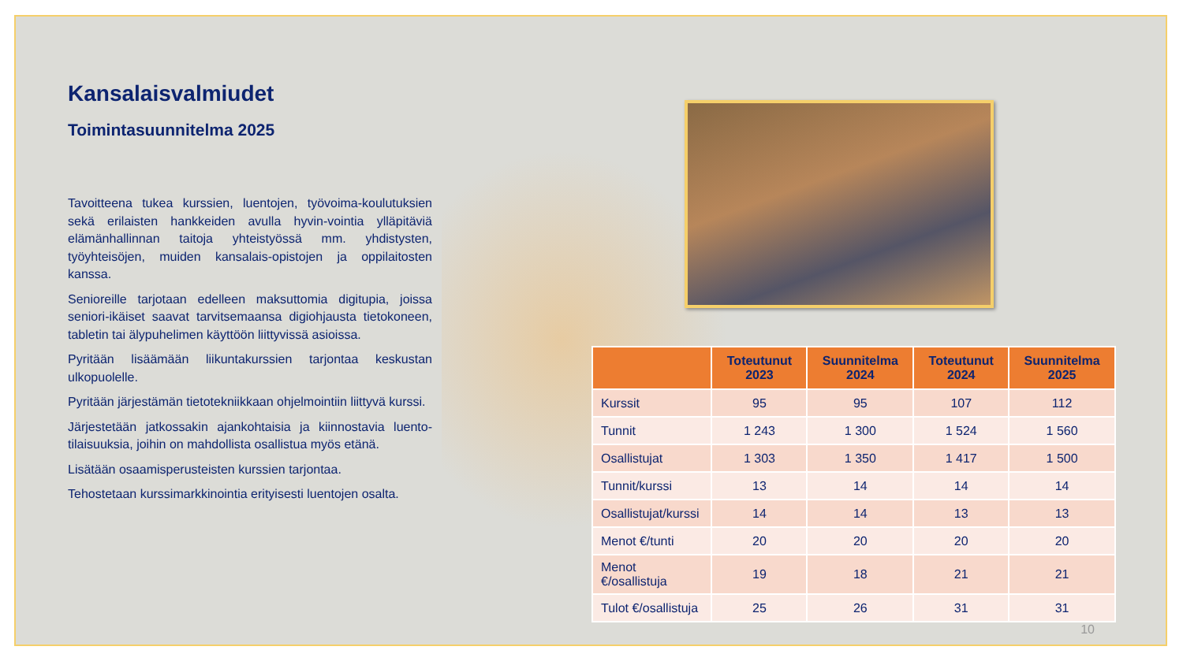Kansalaisvalmiudet
Toimintasuunnitelma 2025
Tavoitteena tukea kurssien, luentojen, työvoima-koulutuksien sekä erilaisten hankkeiden avulla hyvin-vointia ylläpitäviä elämänhallinnan taitoja yhteistyössä mm. yhdistysten, työyhteisöjen, muiden kansalais-opistojen ja oppilaitosten kanssa.
Senioreille tarjotaan edelleen maksuttomia digitupia, joissa seniori-ikäiset saavat tarvitsemaansa digiohjausta tietokoneen, tabletin tai älypuhelimen käyttöön liittyvissä asioissa.
Pyritään lisäämään liikuntakurssien tarjontaa keskustan ulkopuolelle.
Pyritään järjestämän tietotekniikkaan ohjelmointiin liittyvä kurssi.
Järjestetään jatkossakin ajankohtaisia ja kiinnostavia luento-tilaisuuksia, joihin on mahdollista osallistua myös etänä.
Lisätään osaamisperusteisten kurssien tarjontaa.
Tehostetaan kurssimarkkinointia erityisesti luentojen osalta.
| | Toteutunut 2023 | Suunnitelma 2024 | Toteutunut 2024 | Suunnitelma 2025 |
| --- | --- | --- | --- | --- |
| Kurssit | 95 | 95 | 107 | 112 |
| Tunnit | 1 243 | 1 300 | 1 524 | 1 560 |
| Osallistujat | 1 303 | 1 350 | 1 417 | 1 500 |
| Tunnit/kurssi | 13 | 14 | 14 | 14 |
| Osallistujat/kurssi | 14 | 14 | 13 | 13 |
| Menot €/tunti | 20 | 20 | 20 | 20 |
| Menot €/osallistuja | 19 | 18 | 21 | 21 |
| Tulot €/osallistuja | 25 | 26 | 31 | 31 |
10